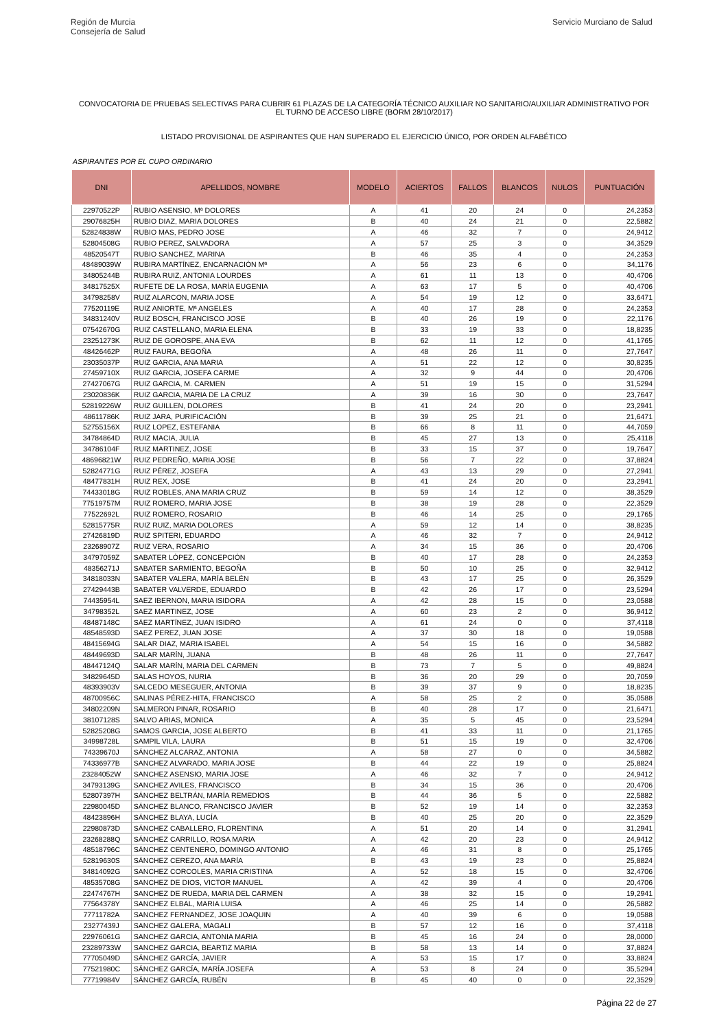Región de Murcia
Consejería de Salud
Servicio Murciano de Salud
CONVOCATORIA DE PRUEBAS SELECTIVAS PARA CUBRIR 61 PLAZAS DE LA CATEGORÍA TÉCNICO AUXILIAR NO SANITARIO/AUXILIAR ADMINISTRATIVO POR EL TURNO DE ACCESO LIBRE (BORM 28/10/2017)
LISTADO PROVISIONAL DE ASPIRANTES QUE HAN SUPERADO EL EJERCICIO ÚNICO, POR ORDEN ALFABÉTICO
ASPIRANTES POR EL CUPO ORDINARIO
| DNI | APELLIDOS, NOMBRE | MODELO | ACIERTOS | FALLOS | BLANCOS | NULOS | PUNTUACIÓN |
| --- | --- | --- | --- | --- | --- | --- | --- |
| 22970522P | RUBIO ASENSIO, Mª DOLORES | A | 41 | 20 | 24 | 0 | 24,2353 |
| 29076825H | RUBIO DIAZ, MARIA DOLORES | B | 40 | 24 | 21 | 0 | 22,5882 |
| 52824838W | RUBIO MAS, PEDRO JOSE | A | 46 | 32 | 7 | 0 | 24,9412 |
| 52804508G | RUBIO PEREZ, SALVADORA | A | 57 | 25 | 3 | 0 | 34,3529 |
| 48520547T | RUBIO SANCHEZ, MARINA | B | 46 | 35 | 4 | 0 | 24,2353 |
| 48489039W | RUBIRA MARTÍNEZ, ENCARNACIÓN Mª | A | 56 | 23 | 6 | 0 | 34,1176 |
| 34805244B | RUBIRA RUIZ, ANTONIA LOURDES | A | 61 | 11 | 13 | 0 | 40,4706 |
| 34817525X | RUFETE DE LA ROSA, MARÍA EUGENIA | A | 63 | 17 | 5 | 0 | 40,4706 |
| 34798258V | RUIZ ALARCON, MARIA JOSE | A | 54 | 19 | 12 | 0 | 33,6471 |
| 77520119E | RUIZ ANIORTE, Mª ANGELES | A | 40 | 17 | 28 | 0 | 24,2353 |
| 34831240V | RUIZ BOSCH, FRANCISCO JOSE | B | 40 | 26 | 19 | 0 | 22,1176 |
| 07542670G | RUIZ CASTELLANO, MARIA ELENA | B | 33 | 19 | 33 | 0 | 18,8235 |
| 23251273K | RUIZ DE GOROSPE, ANA EVA | B | 62 | 11 | 12 | 0 | 41,1765 |
| 48426462P | RUIZ FAURA, BEGOÑA | A | 48 | 26 | 11 | 0 | 27,7647 |
| 23035037P | RUIZ GARCIA, ANA MARIA | A | 51 | 22 | 12 | 0 | 30,8235 |
| 27459710X | RUIZ GARCIA, JOSEFA CARME | A | 32 | 9 | 44 | 0 | 20,4706 |
| 27427067G | RUIZ GARCIA, M. CARMEN | A | 51 | 19 | 15 | 0 | 31,5294 |
| 23020836K | RUIZ GARCIA, MARIA DE LA CRUZ | A | 39 | 16 | 30 | 0 | 23,7647 |
| 52819226W | RUIZ GUILLEN, DOLORES | B | 41 | 24 | 20 | 0 | 23,2941 |
| 48611786K | RUIZ JARA, PURIFICACIÓN | B | 39 | 25 | 21 | 0 | 21,6471 |
| 52755156X | RUIZ LOPEZ, ESTEFANIA | B | 66 | 8 | 11 | 0 | 44,7059 |
| 34784864D | RUIZ MACIA, JULIA | B | 45 | 27 | 13 | 0 | 25,4118 |
| 34786104F | RUIZ MARTINEZ, JOSE | B | 33 | 15 | 37 | 0 | 19,7647 |
| 48696821W | RUIZ PEDREÑO, MARIA JOSE | B | 56 | 7 | 22 | 0 | 37,8824 |
| 52824771G | RUIZ PÉREZ, JOSEFA | A | 43 | 13 | 29 | 0 | 27,2941 |
| 48477831H | RUIZ REX, JOSE | B | 41 | 24 | 20 | 0 | 23,2941 |
| 74433018G | RUIZ ROBLES, ANA MARIA CRUZ | B | 59 | 14 | 12 | 0 | 38,3529 |
| 77519757M | RUIZ ROMERO, MARIA JOSE | B | 38 | 19 | 28 | 0 | 22,3529 |
| 77522692L | RUIZ ROMERO, ROSARIO | B | 46 | 14 | 25 | 0 | 29,1765 |
| 52815775R | RUIZ RUIZ, MARIA DOLORES | A | 59 | 12 | 14 | 0 | 38,8235 |
| 27426819D | RUIZ SPITERI, EDUARDO | A | 46 | 32 | 7 | 0 | 24,9412 |
| 23268907Z | RUIZ VERA, ROSARIO | A | 34 | 15 | 36 | 0 | 20,4706 |
| 34797059Z | SABATER LÓPEZ, CONCEPCIÓN | B | 40 | 17 | 28 | 0 | 24,2353 |
| 48356271J | SABATER SARMIENTO, BEGOÑA | B | 50 | 10 | 25 | 0 | 32,9412 |
| 34818033N | SABATER VALERA, MARÍA BELÉN | B | 43 | 17 | 25 | 0 | 26,3529 |
| 27429443B | SABATER VALVERDE, EDUARDO | B | 42 | 26 | 17 | 0 | 23,5294 |
| 74435954L | SAEZ IBERNON, MARIA ISIDORA | A | 42 | 28 | 15 | 0 | 23,0588 |
| 34798352L | SAEZ MARTINEZ, JOSE | A | 60 | 23 | 2 | 0 | 36,9412 |
| 48487148C | SÁEZ MARTÍNEZ, JUAN ISIDRO | A | 61 | 24 | 0 | 0 | 37,4118 |
| 48548593D | SAEZ PEREZ, JUAN JOSE | A | 37 | 30 | 18 | 0 | 19,0588 |
| 48415694G | SALAR DIAZ, MARIA ISABEL | A | 54 | 15 | 16 | 0 | 34,5882 |
| 48449693D | SALAR MARÍN, JUANA | B | 48 | 26 | 11 | 0 | 27,7647 |
| 48447124Q | SALAR MARÍN, MARIA DEL CARMEN | B | 73 | 7 | 5 | 0 | 49,8824 |
| 34829645D | SALAS HOYOS, NURIA | B | 36 | 20 | 29 | 0 | 20,7059 |
| 48393903V | SALCEDO MESEGUER, ANTONIA | B | 39 | 37 | 9 | 0 | 18,8235 |
| 48700956C | SALINAS PÉREZ-HITA, FRANCISCO | A | 58 | 25 | 2 | 0 | 35,0588 |
| 34802209N | SALMERON PINAR, ROSARIO | B | 40 | 28 | 17 | 0 | 21,6471 |
| 38107128S | SALVO ARIAS, MONICA | A | 35 | 5 | 45 | 0 | 23,5294 |
| 52825208G | SAMOS GARCIA, JOSE ALBERTO | B | 41 | 33 | 11 | 0 | 21,1765 |
| 34998728L | SAMPIL VILA, LAURA | B | 51 | 15 | 19 | 0 | 32,4706 |
| 74339670J | SÁNCHEZ ALCARAZ, ANTONIA | A | 58 | 27 | 0 | 0 | 34,5882 |
| 74336977B | SANCHEZ ALVARADO, MARIA JOSE | B | 44 | 22 | 19 | 0 | 25,8824 |
| 23284052W | SANCHEZ ASENSIO, MARIA JOSE | A | 46 | 32 | 7 | 0 | 24,9412 |
| 34793139G | SANCHEZ AVILES, FRANCISCO | B | 34 | 15 | 36 | 0 | 20,4706 |
| 52807397H | SÁNCHEZ BELTRÁN, MARÍA REMEDIOS | B | 44 | 36 | 5 | 0 | 22,5882 |
| 22980045D | SÁNCHEZ BLANCO, FRANCISCO JAVIER | B | 52 | 19 | 14 | 0 | 32,2353 |
| 48423896H | SÁNCHEZ BLAYA, LUCÍA | B | 40 | 25 | 20 | 0 | 22,3529 |
| 22980873D | SÁNCHEZ CABALLERO, FLORENTINA | A | 51 | 20 | 14 | 0 | 31,2941 |
| 23268288Q | SÁNCHEZ CARRILLO, ROSA MARIA | A | 42 | 20 | 23 | 0 | 24,9412 |
| 48518796C | SÁNCHEZ CENTENERO, DOMINGO ANTONIO | A | 46 | 31 | 8 | 0 | 25,1765 |
| 52819630S | SÁNCHEZ CEREZO, ANA MARÍA | B | 43 | 19 | 23 | 0 | 25,8824 |
| 34814092G | SANCHEZ CORCOLES, MARIA CRISTINA | A | 52 | 18 | 15 | 0 | 32,4706 |
| 48535708G | SANCHEZ DE DIOS, VICTOR MANUEL | A | 42 | 39 | 4 | 0 | 20,4706 |
| 22474767H | SANCHEZ DE RUEDA, MARIA DEL CARMEN | A | 38 | 32 | 15 | 0 | 19,2941 |
| 77564378Y | SANCHEZ ELBAL, MARIA LUISA | A | 46 | 25 | 14 | 0 | 26,5882 |
| 77711782A | SANCHEZ FERNANDEZ, JOSE JOAQUIN | A | 40 | 39 | 6 | 0 | 19,0588 |
| 23277439J | SANCHEZ GALERA, MAGALI | B | 57 | 12 | 16 | 0 | 37,4118 |
| 22976061G | SANCHEZ GARCIA, ANTONIA MARIA | B | 45 | 16 | 24 | 0 | 28,0000 |
| 23289733W | SANCHEZ GARCIA, BEARTIZ MARIA | B | 58 | 13 | 14 | 0 | 37,8824 |
| 77705049D | SÁNCHEZ GARCÍA, JAVIER | A | 53 | 15 | 17 | 0 | 33,8824 |
| 77521980C | SÁNCHEZ GARCÍA, MARÍA JOSEFA | A | 53 | 8 | 24 | 0 | 35,5294 |
| 77719984V | SÁNCHEZ GARCÍA, RUBÉN | B | 45 | 40 | 0 | 0 | 22,3529 |
Página 22 de 27